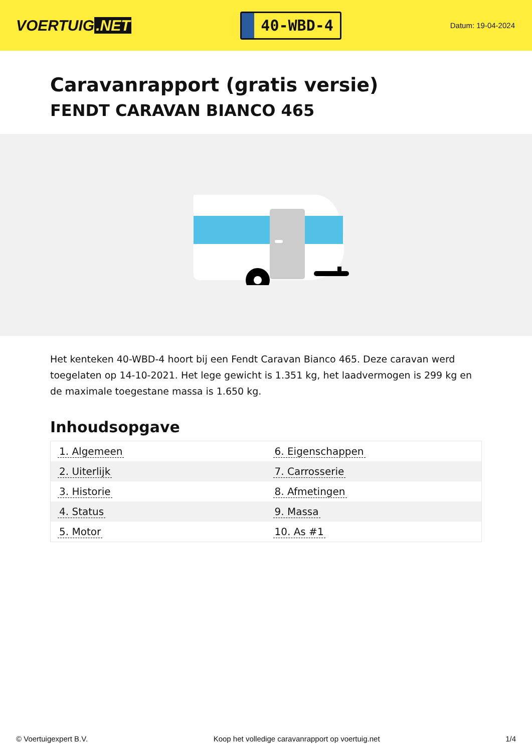VOERTUIG.NET
40-WBD-4
Datum: 19-04-2024
Caravanrapport (gratis versie)
FENDT CARAVAN BIANCO 465
Het kenteken 40-WBD-4 hoort bij een Fendt Caravan Bianco 465. Deze caravan werd toegelaten op 14-10-2021. Het lege gewicht is 1.351 kg, het laadvermogen is 299 kg en de maximale toegestane massa is 1.650 kg.
Inhoudsopgave
| 1. Algemeen | 6. Eigenschappen |
| 2. Uiterlijk | 7. Carrosserie |
| 3. Historie | 8. Afmetingen |
| 4. Status | 9. Massa |
| 5. Motor | 10. As #1 |
© Voertuigexpert B.V. Koop het volledige caravanrapport op voertuig.net
1/4